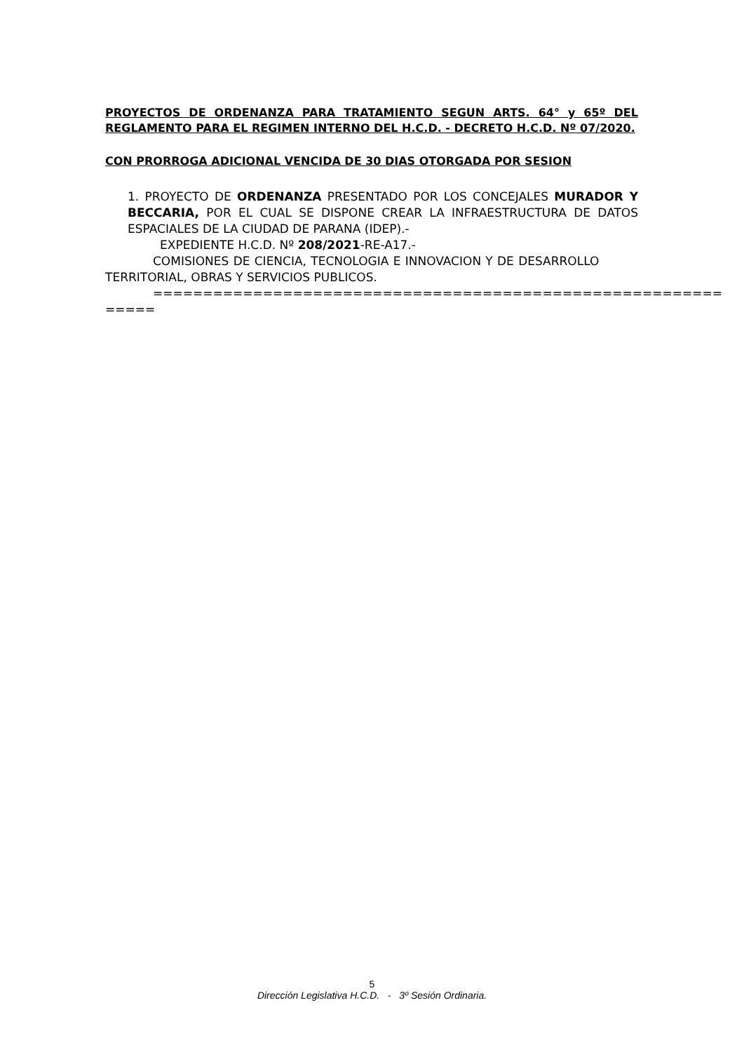PROYECTOS DE ORDENANZA PARA TRATAMIENTO SEGUN ARTS. 64° y 65º DEL REGLAMENTO PARA EL REGIMEN INTERNO DEL H.C.D. - DECRETO H.C.D. Nº 07/2020.
CON PRORROGA ADICIONAL VENCIDA DE 30 DIAS OTORGADA POR SESION
1. PROYECTO DE ORDENANZA PRESENTADO POR LOS CONCEJALES MURADOR Y BECCARIA, POR EL CUAL SE DISPONE CREAR LA INFRAESTRUCTURA DE DATOS ESPACIALES DE LA CIUDAD DE PARANA (IDEP).-
EXPEDIENTE H.C.D. Nº 208/2021-RE-A17.-
COMISIONES DE CIENCIA, TECNOLOGIA E INNOVACION Y DE DESARROLLO TERRITORIAL, OBRAS Y SERVICIOS PUBLICOS.
=========================================================
=====
5
Dirección Legislativa H.C.D. - 3º Sesión Ordinaria.